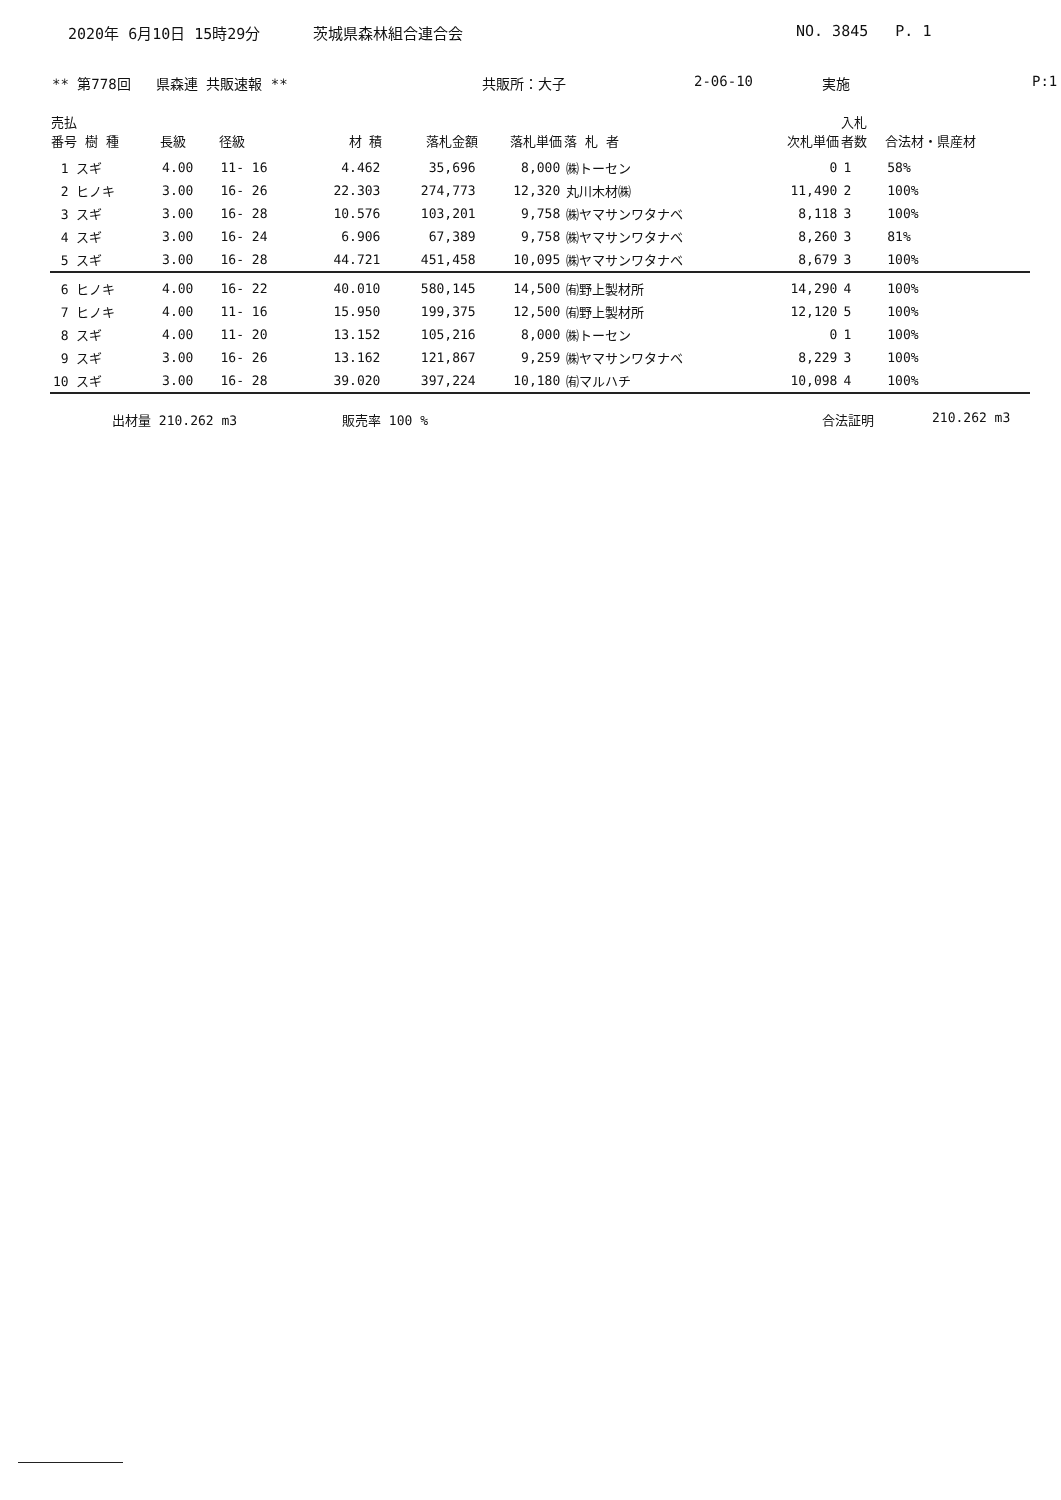2020年 6月10日 15時29分 茨城県森林組合連合会 NO. 3845 P. 1
** 第778回 県森連 共販速報 ** 共販所：大子 2-06-10 実施 P:1
| 売払 番号 樹 種 | 長級 | 径級 | 材 積 | 落札金額 | 落札単価 | 落 札 者 | 次札単価 | 入札 者数 | 合法材・県産材 |
| --- | --- | --- | --- | --- | --- | --- | --- | --- | --- |
| 1 スギ | 4.00 | 11- 16 | 4.462 | 35,696 | 8,000 | ㈱トーセン | 0 | 1 | 58% |
| 2 ヒノキ | 3.00 | 16- 26 | 22.303 | 274,773 | 12,320 | 丸川木材㈱ | 11,490 | 2 | 100% |
| 3 スギ | 3.00 | 16- 28 | 10.576 | 103,201 | 9,758 | ㈱ヤマサンワタナベ | 8,118 | 3 | 100% |
| 4 スギ | 3.00 | 16- 24 | 6.906 | 67,389 | 9,758 | ㈱ヤマサンワタナベ | 8,260 | 3 | 81% |
| 5 スギ | 3.00 | 16- 28 | 44.721 | 451,458 | 10,095 | ㈱ヤマサンワタナベ | 8,679 | 3 | 100% |
| 6 ヒノキ | 4.00 | 16- 22 | 40.010 | 580,145 | 14,500 | ㈲野上製材所 | 14,290 | 4 | 100% |
| 7 ヒノキ | 4.00 | 11- 16 | 15.950 | 199,375 | 12,500 | ㈲野上製材所 | 12,120 | 5 | 100% |
| 8 スギ | 4.00 | 11- 20 | 13.152 | 105,216 | 8,000 | ㈱トーセン | 0 | 1 | 100% |
| 9 スギ | 3.00 | 16- 26 | 13.162 | 121,867 | 9,259 | ㈱ヤマサンワタナベ | 8,229 | 3 | 100% |
| 10 スギ | 3.00 | 16- 28 | 39.020 | 397,224 | 10,180 | ㈲マルハチ | 10,098 | 4 | 100% |
出材量 210.262 m3 販売率 100 % 合法証明 210.262 m3